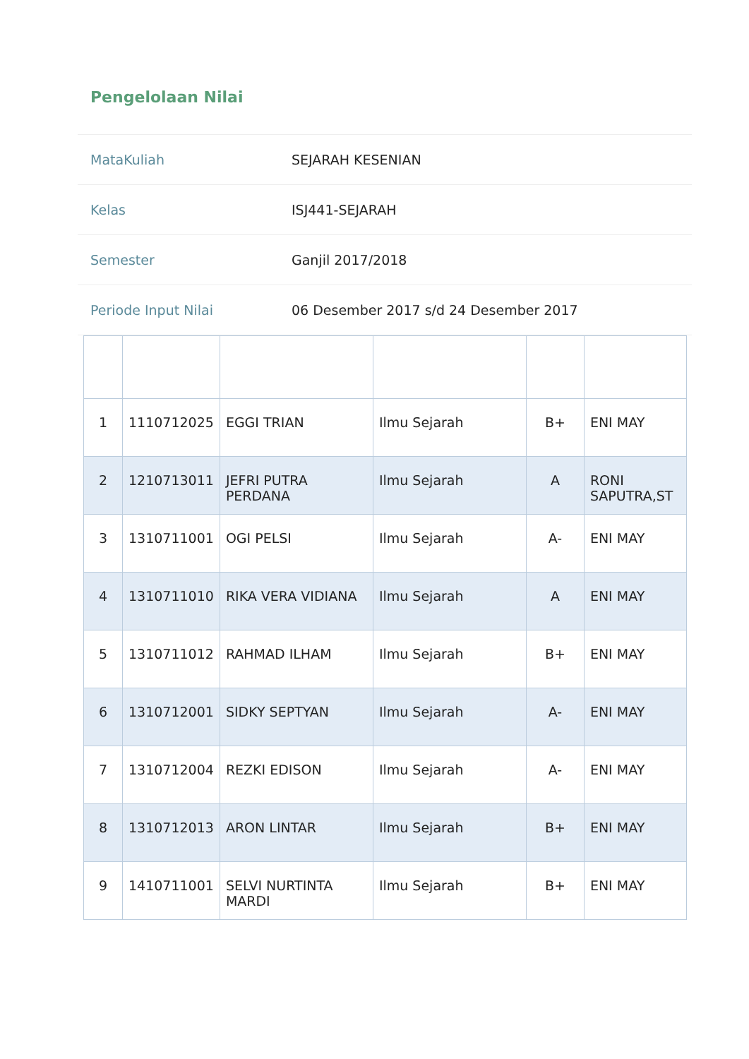Pengelolaan Nilai
MataKuliah SEJARAH KESENIAN
Kelas ISJ441-SEJARAH
Semester Ganjil 2017/2018
Periode Input Nilai 06 Desember 2017 s/d 24 Desember 2017
| 1 | 1110712025 | EGGI TRIAN | Ilmu Sejarah | B+ | ENI MAY |
| 2 | 1210713011 | JEFRI PUTRA PERDANA | Ilmu Sejarah | A | RONI SAPUTRA,ST |
| 3 | 1310711001 | OGI PELSI | Ilmu Sejarah | A- | ENI MAY |
| 4 | 1310711010 | RIKA VERA VIDIANA | Ilmu Sejarah | A | ENI MAY |
| 5 | 1310711012 | RAHMAD ILHAM | Ilmu Sejarah | B+ | ENI MAY |
| 6 | 1310712001 | SIDKY SEPTYAN | Ilmu Sejarah | A- | ENI MAY |
| 7 | 1310712004 | REZKI EDISON | Ilmu Sejarah | A- | ENI MAY |
| 8 | 1310712013 | ARON LINTAR | Ilmu Sejarah | B+ | ENI MAY |
| 9 | 1410711001 | SELVI NURTINTA MARDI | Ilmu Sejarah | B+ | ENI MAY |